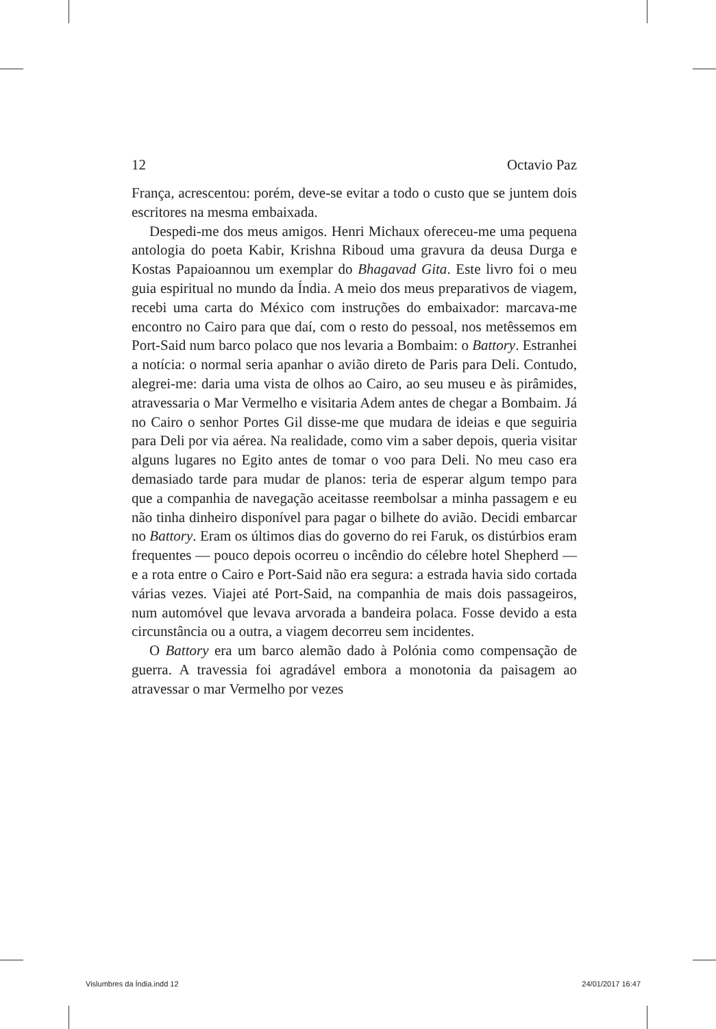12 Octavio Paz
França, acrescentou: porém, deve-se evitar a todo o custo que se juntem dois escritores na mesma embaixada.
Despedi-me dos meus amigos. Henri Michaux ofereceu-me uma pequena antologia do poeta Kabir, Krishna Riboud uma gravura da deusa Durga e Kostas Papaioannou um exemplar do Bhagavad Gita. Este livro foi o meu guia espiritual no mundo da Índia. A meio dos meus preparativos de viagem, recebi uma carta do México com instruções do embaixador: marcava-me encontro no Cairo para que daí, com o resto do pessoal, nos metêssemos em Port-Said num barco polaco que nos levaria a Bombaim: o Battory. Estranhei a notícia: o normal seria apanhar o avião direto de Paris para Deli. Contudo, alegrei-me: daria uma vista de olhos ao Cairo, ao seu museu e às pirâmides, atravessaria o Mar Vermelho e visitaria Adem antes de chegar a Bombaim. Já no Cairo o senhor Portes Gil disse-me que mudara de ideias e que seguiria para Deli por via aérea. Na realidade, como vim a saber depois, queria visitar alguns lugares no Egito antes de tomar o voo para Deli. No meu caso era demasiado tarde para mudar de planos: teria de esperar algum tempo para que a companhia de navegação aceitasse reembolsar a minha passagem e eu não tinha dinheiro disponível para pagar o bilhete do avião. Decidi embarcar no Battory. Eram os últimos dias do governo do rei Faruk, os distúrbios eram frequentes — pouco depois ocorreu o incêndio do célebre hotel Shepherd — e a rota entre o Cairo e Port-Said não era segura: a estrada havia sido cortada várias vezes. Viajei até Port-Said, na companhia de mais dois passageiros, num automóvel que levava arvorada a bandeira polaca. Fosse devido a esta circunstância ou a outra, a viagem decorreu sem incidentes.
O Battory era um barco alemão dado à Polónia como compensação de guerra. A travessia foi agradável embora a monotonia da paisagem ao atravessar o mar Vermelho por vezes
Vislumbres da Índia.indd 12 24/01/2017 16:47